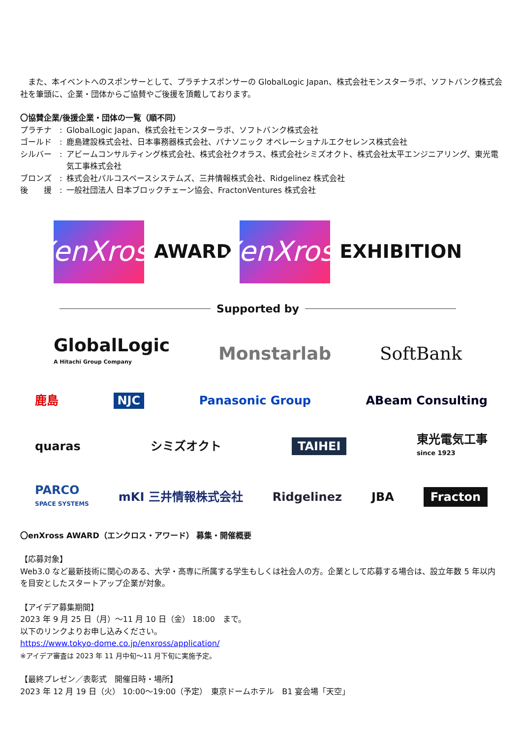また、本イベントへのスポンサーとして、プラチナスポンサーの GlobalLogic Japan、株式会社モンスターラボ、ソフトバンク株式会社を筆頭に、企業・団体からご協賛やご後援を頂戴しております。
〇協賛企業/後援企業・団体の一覧（順不同）
プラチナ　: GlobalLogic Japan、株式会社モンスターラボ、ソフトバンク株式会社
ゴールド　: 鹿島建設株式会社、日本事務器株式会社、パナソニック オペレーショナルエクセレンス株式会社
シルバー　: アビームコンサルティング株式会社、株式会社クオラス、株式会社シミズオクト、株式会社太平エンジニアリング、東光電気工事株式会社
ブロンズ　: 株式会社パルコスペースシステムズ、三井情報株式会社、Ridgelinez 株式会社
後　　援　: 一般社団法人 日本ブロックチェーン協会、FractonVentures 株式会社
XenXross
AWARD
XenXross
EXHIBITION
Supported by
GlobalLogic
A Hitachi Group Company Monstarlab SoftBank
鹿島 NJC Panasonic Group ABeam Consulting
quaras シミズオクト TAIHEI 東光電気工事
since 1923
PARCO
SPACE SYSTEMS mKI 三井情報株式会社 Ridgelinez JBA Fracton
〇enXross AWARD（エンクロス・アワード） 募集・開催概要
【応募対象】
Web3.0 など最新技術に関心のある、大学・高専に所属する学生もしくは社会人の方。企業として応募する場合は、設立年数 5 年以内を目安としたスタートアップ企業が対象。
【アイデア募集期間】
2023 年 9 月 25 日（月）～11 月 10 日（金） 18:00　まで。
以下のリンクよりお申し込みください。
https://www.tokyo-dome.co.jp/enxross/application/
※アイデア審査は 2023 年 11 月中旬～11 月下旬に実施予定。
【最終プレゼン／表彰式　開催日時・場所】
2023 年 12 月 19 日（火） 10:00～19:00（予定）　東京ドームホテル　B1 宴会場「天空」